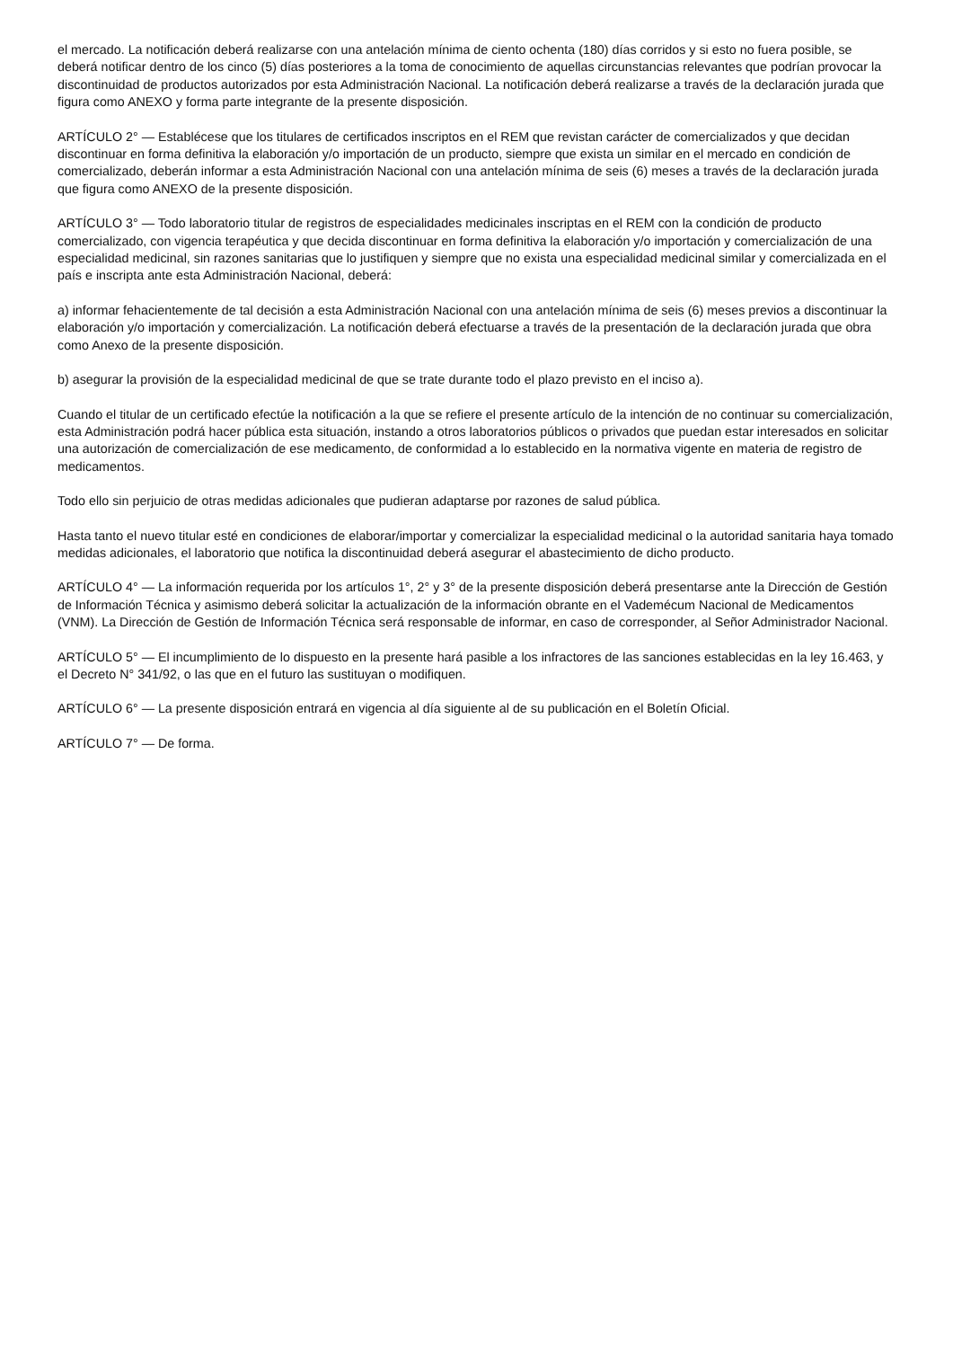el mercado. La notificación deberá realizarse con una antelación mínima de ciento ochenta (180) días corridos y si esto no fuera posible, se deberá notificar dentro de los cinco (5) días posteriores a la toma de conocimiento de aquellas circunstancias relevantes que podrían provocar la discontinuidad de productos autorizados por esta Administración Nacional. La notificación deberá realizarse a través de la declaración jurada que figura como ANEXO y forma parte integrante de la presente disposición.
ARTÍCULO 2° — Establécese que los titulares de certificados inscriptos en el REM que revistan carácter de comercializados y que decidan discontinuar en forma definitiva la elaboración y/o importación de un producto, siempre que exista un similar en el mercado en condición de comercializado, deberán informar a esta Administración Nacional con una antelación mínima de seis (6) meses a través de la declaración jurada que figura como ANEXO de la presente disposición.
ARTÍCULO 3° — Todo laboratorio titular de registros de especialidades medicinales inscriptas en el REM con la condición de producto comercializado, con vigencia terapéutica y que decida discontinuar en forma definitiva la elaboración y/o importación y comercialización de una especialidad medicinal, sin razones sanitarias que lo justifiquen y siempre que no exista una especialidad medicinal similar y comercializada en el país e inscripta ante esta Administración Nacional, deberá:
a) informar fehacientemente de tal decisión a esta Administración Nacional con una antelación mínima de seis (6) meses previos a discontinuar la elaboración y/o importación y comercialización. La notificación deberá efectuarse a través de la presentación de la declaración jurada que obra como Anexo de la presente disposición.
b) asegurar la provisión de la especialidad medicinal de que se trate durante todo el plazo previsto en el inciso a).
Cuando el titular de un certificado efectúe la notificación a la que se refiere el presente artículo de la intención de no continuar su comercialización, esta Administración podrá hacer pública esta situación, instando a otros laboratorios públicos o privados que puedan estar interesados en solicitar una autorización de comercialización de ese medicamento, de conformidad a lo establecido en la normativa vigente en materia de registro de medicamentos.
Todo ello sin perjuicio de otras medidas adicionales que pudieran adaptarse por razones de salud pública.
Hasta tanto el nuevo titular esté en condiciones de elaborar/importar y comercializar la especialidad medicinal o la autoridad sanitaria haya tomado medidas adicionales, el laboratorio que notifica la discontinuidad deberá asegurar el abastecimiento de dicho producto.
ARTÍCULO 4° — La información requerida por los artículos 1°, 2° y 3° de la presente disposición deberá presentarse ante la Dirección de Gestión de Información Técnica y asimismo deberá solicitar la actualización de la información obrante en el Vademécum Nacional de Medicamentos (VNM). La Dirección de Gestión de Información Técnica será responsable de informar, en caso de corresponder, al Señor Administrador Nacional.
ARTÍCULO 5° — El incumplimiento de lo dispuesto en la presente hará pasible a los infractores de las sanciones establecidas en la ley 16.463, y el Decreto N° 341/92, o las que en el futuro las sustituyan o modifiquen.
ARTÍCULO 6° — La presente disposición entrará en vigencia al día siguiente al de su publicación en el Boletín Oficial.
ARTÍCULO 7° — De forma.